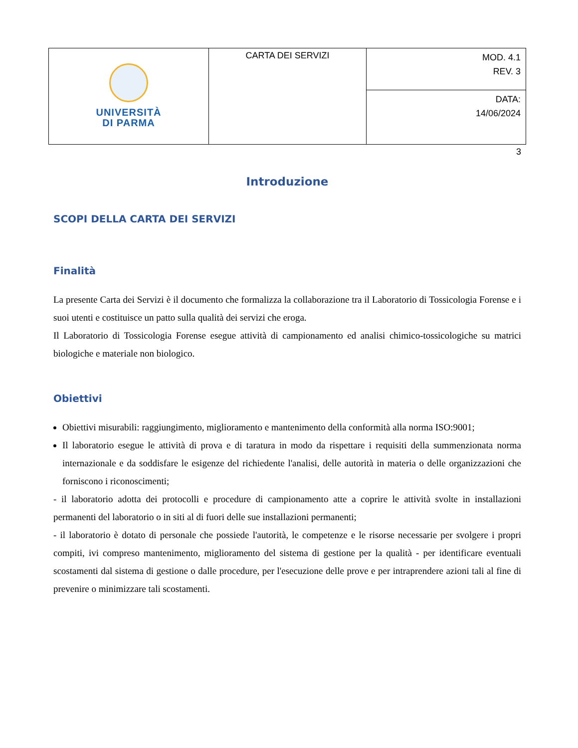| UNIVERSITÀ DI PARMA | CARTA DEI SERVIZI | MOD. 4.1 REV. 3 |
| | | DATA: 14/06/2024 |
3
Introduzione
SCOPI DELLA CARTA DEI SERVIZI
Finalità
La presente Carta dei Servizi è il documento che formalizza la collaborazione tra il Laboratorio di Tossicologia Forense e i suoi utenti e costituisce un patto sulla qualità dei servizi che eroga.
Il Laboratorio di Tossicologia Forense esegue attività di campionamento ed analisi chimico-tossicologiche su matrici biologiche e materiale non biologico.
Obiettivi
Obiettivi misurabili: raggiungimento, miglioramento e mantenimento della conformità alla norma ISO:9001;
Il laboratorio esegue le attività di prova e di taratura in modo da rispettare i requisiti della summenzionata norma internazionale e da soddisfare le esigenze del richiedente l'analisi, delle autorità in materia o delle organizzazioni che forniscono i riconoscimenti;
- il laboratorio adotta dei protocolli e procedure di campionamento atte a coprire le attività svolte in installazioni permanenti del laboratorio o in siti al di fuori delle sue installazioni permanenti;
- il laboratorio è dotato di personale che possiede l'autorità, le competenze e le risorse necessarie per svolgere i propri compiti, ivi compreso mantenimento, miglioramento del sistema di gestione per la qualità - per identificare eventuali scostamenti dal sistema di gestione o dalle procedure, per l'esecuzione delle prove e per intraprendere azioni tali al fine di prevenire o minimizzare tali scostamenti.